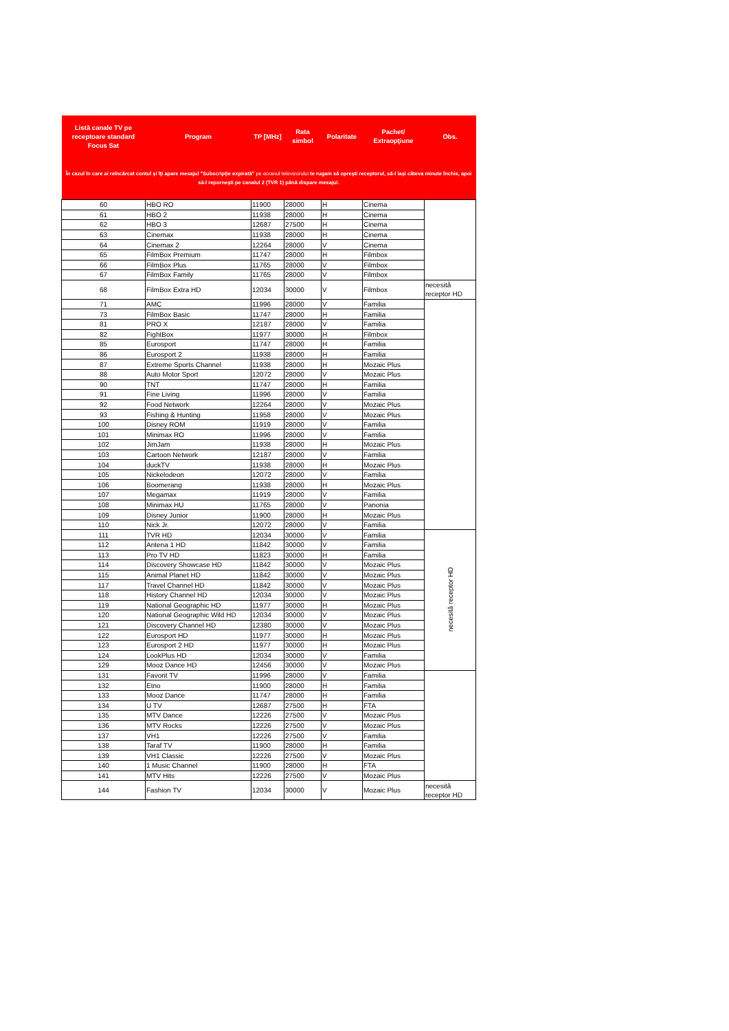| Listă canale TV pe receptoare standard Focus Sat | Program | TP [MHz] | Rata simbol | Polaritate | Pachet/ Extraopţiune | Obs. |
| --- | --- | --- | --- | --- | --- | --- |
| În cazul în care ai reîncărcat contul şi îţi apare mesajul "Subscripţie expirată" pe ecranul televizorului te rugam să opreşti receptorul, să-l laşi câteva minute închis, apoi să-l reporneşti pe canalul 2 (TVR 1) până dispare mesajul. | | | | | | |
| 60 | HBO RO | 11900 | 28000 | H | Cinema | |
| 61 | HBO 2 | 11938 | 28000 | H | Cinema | |
| 62 | HBO 3 | 12687 | 27500 | H | Cinema | |
| 63 | Cinemax | 11938 | 28000 | H | Cinema | |
| 64 | Cinemax 2 | 12264 | 28000 | V | Cinema | |
| 65 | FilmBox Premium | 11747 | 28000 | H | Filmbox | |
| 66 | FilmBox Plus | 11765 | 28000 | V | Filmbox | |
| 67 | FilmBox Family | 11765 | 28000 | V | Filmbox | |
| 68 | FilmBox Extra HD | 12034 | 30000 | V | Filmbox | necesită receptor HD |
| 71 | AMC | 11996 | 28000 | V | Familia | |
| 73 | FilmBox Basic | 11747 | 28000 | H | Familia | |
| 81 | PRO X | 12187 | 28000 | V | Familia | |
| 82 | FightBox | 11977 | 30000 | H | Filmbox | |
| 85 | Eurosport | 11747 | 28000 | H | Familia | |
| 86 | Eurosport 2 | 11938 | 28000 | H | Familia | |
| 87 | Extreme Sports Channel | 11938 | 28000 | H | Mozaic Plus | |
| 88 | Auto Motor Sport | 12072 | 28000 | V | Mozaic Plus | |
| 90 | TNT | 11747 | 28000 | H | Familia | |
| 91 | Fine Living | 11996 | 28000 | V | Familia | |
| 92 | Food Network | 12264 | 28000 | V | Mozaic Plus | |
| 93 | Fishing & Hunting | 11958 | 28000 | V | Mozaic Plus | |
| 100 | Disney ROM | 11919 | 28000 | V | Familia | |
| 101 | Minimax RO | 11996 | 28000 | V | Familia | |
| 102 | JimJam | 11938 | 28000 | H | Mozaic Plus | |
| 103 | Cartoon Network | 12187 | 28000 | V | Familia | |
| 104 | duckTV | 11938 | 28000 | H | Mozaic Plus | |
| 105 | Nickelodeon | 12072 | 28000 | V | Familia | |
| 106 | Boomerang | 11938 | 28000 | H | Mozaic Plus | |
| 107 | Megamax | 11919 | 28000 | V | Familia | |
| 108 | Minimax HU | 11765 | 28000 | V | Panonia | |
| 109 | Disney Junior | 11900 | 28000 | H | Mozaic Plus | |
| 110 | Nick Jr. | 12072 | 28000 | V | Familia | |
| 111 | TVR HD | 12034 | 30000 | V | Familia | necesită receptor HD |
| 112 | Antena 1 HD | 11842 | 30000 | V | Familia | |
| 113 | Pro TV HD | 11823 | 30000 | H | Familia | |
| 114 | Discovery Showcase HD | 11842 | 30000 | V | Mozaic Plus | |
| 115 | Animal Planet HD | 11842 | 30000 | V | Mozaic Plus | |
| 117 | Travel Channel HD | 11842 | 30000 | V | Mozaic Plus | |
| 118 | History Channel HD | 12034 | 30000 | V | Mozaic Plus | |
| 119 | National Geographic HD | 11977 | 30000 | H | Mozaic Plus | |
| 120 | National Geographic Wild HD | 12034 | 30000 | V | Mozaic Plus | |
| 121 | Discovery Channel HD | 12380 | 30000 | V | Mozaic Plus | |
| 122 | Eurosport HD | 11977 | 30000 | H | Mozaic Plus | |
| 123 | Eurosport 2 HD | 11977 | 30000 | H | Mozaic Plus | |
| 124 | LookPlus HD | 12034 | 30000 | V | Familia | |
| 129 | Mooz Dance HD | 12456 | 30000 | V | Mozaic Plus | |
| 131 | Favorit TV | 11996 | 28000 | V | Familia | |
| 132 | Etno | 11900 | 28000 | H | Familia | |
| 133 | Mooz Dance | 11747 | 28000 | H | Familia | |
| 134 | U TV | 12687 | 27500 | H | FTA | |
| 135 | MTV Dance | 12226 | 27500 | V | Mozaic Plus | |
| 136 | MTV Rocks | 12226 | 27500 | V | Mozaic Plus | |
| 137 | VH1 | 12226 | 27500 | V | Familia | |
| 138 | Taraf TV | 11900 | 28000 | H | Familia | |
| 139 | VH1 Classic | 12226 | 27500 | V | Mozaic Plus | |
| 140 | 1 Music Channel | 11900 | 28000 | H | FTA | |
| 141 | MTV Hits | 12226 | 27500 | V | Mozaic Plus | |
| 144 | Fashion TV | 12034 | 30000 | V | Mozaic Plus | necesită receptor HD |